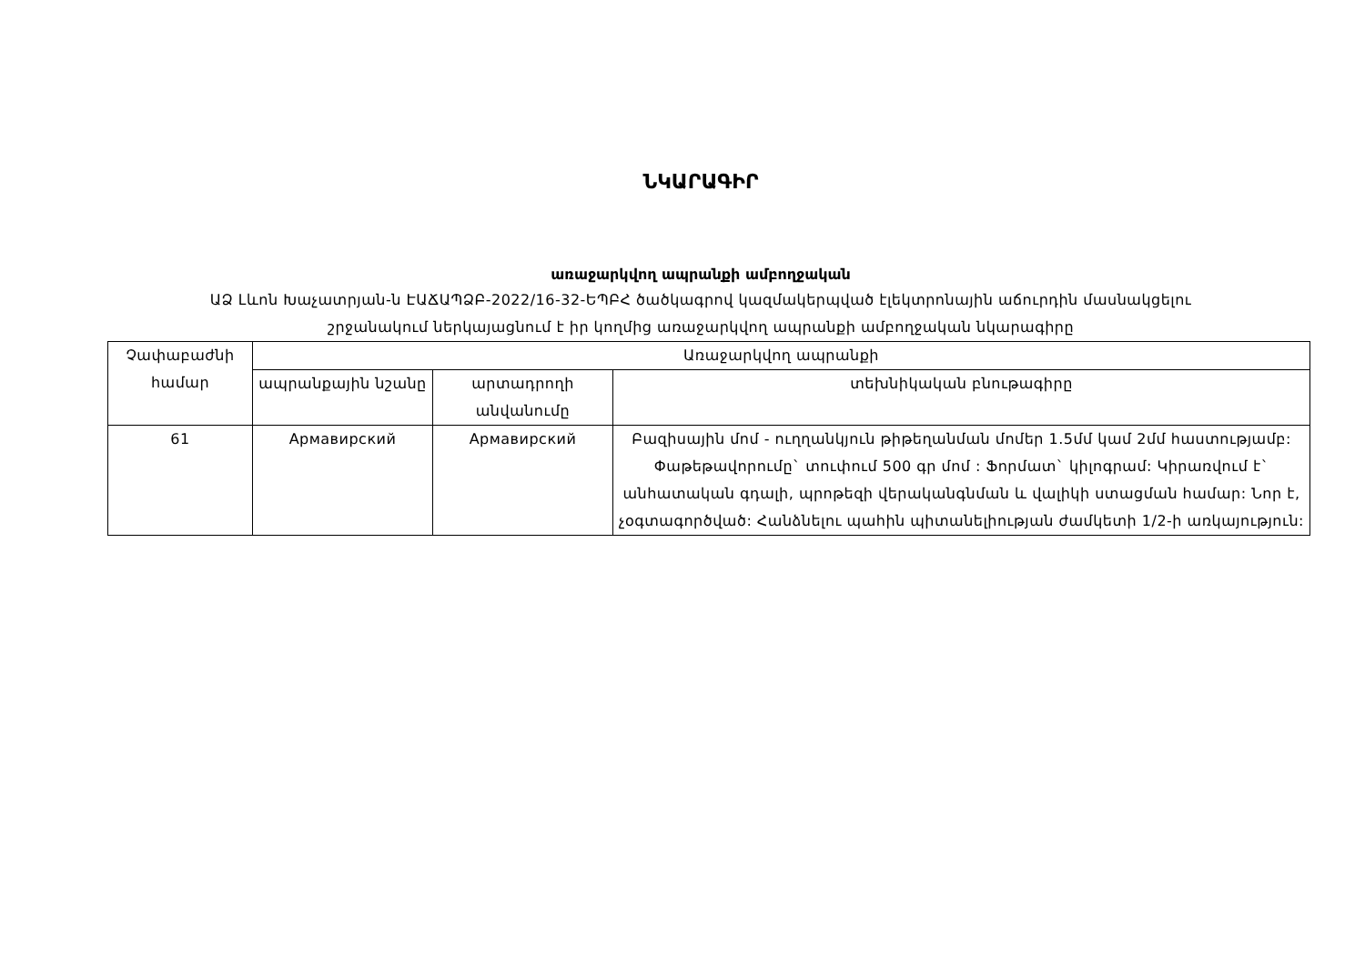ՆԿԱՐԱԳԻՐ
առաջարկվող ապրանքի ամբողջական
ԱՁ Լևոն Խաչատրյան-ն ԷԱՃԱՊՁԲ-2022/16-32-ԵՊԲՀ ծածկագրով կազմակերպված էլեկտրոնային աճուրդին մասնակցելու
շրջանակում ներկայացնում է իր կողմից առաջարկվող ապրանքի ամբողջական նկարագիրը
| Չափաբաժնի համար | Առաջարկվող ապրանքի | | |
| --- | --- | --- | --- |
| | ապրանքային նշանը | արտադրողի անվանումը | տեխնիկական բնութագիրը |
| 61 | Армавирский | Армавирский | Բազիսային մոմ - ուղղանկյուն թիթեղանման մոմեր 1.5մմ կամ 2մմ հաստությամբ: Փաթեթավորումը` տուփում 500 գր մոմ : Ֆորմատ` կիլոգրամ: Կիրառվում է` անհատական գդալի, պրոթեզի վերականգնման և վալիկի ստացման համար: Նոր է, չօգտագործված: Հանձնելու պահին պիտանելիության ժամկետի 1/2-ի առկայություն: |